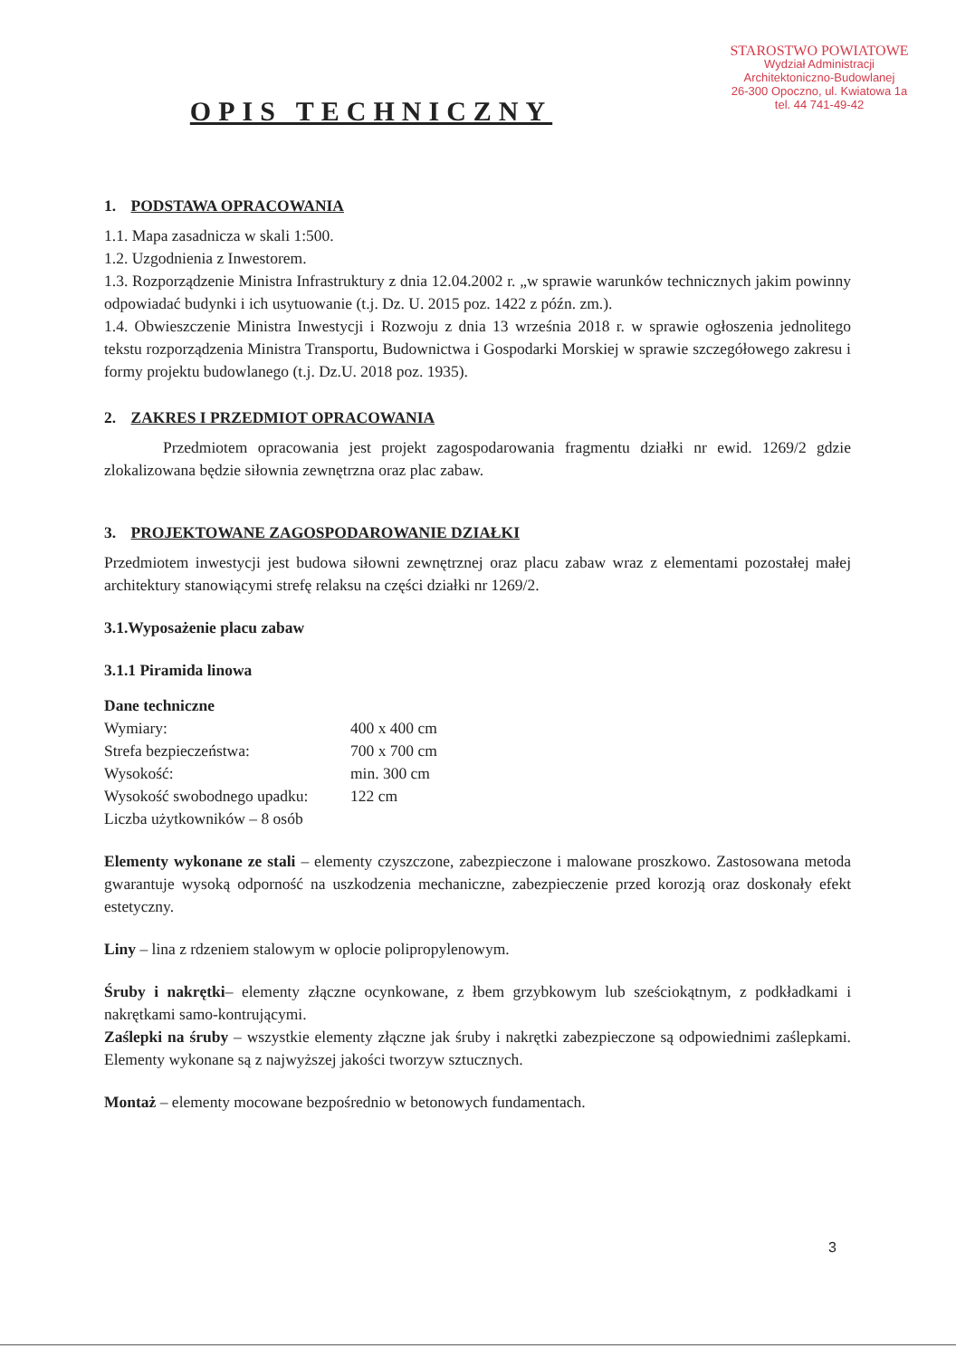STAROSTWO POWIATOWE
Wydział Administracji
Architektoniczno-Budowlanej
26-300 Opoczno, ul. Kwiatowa 1a
tel. 44 741-49-42
OPIS TECHNICZNY
1. PODSTAWA OPRACOWANIA
1.1. Mapa zasadnicza w skali 1:500.
1.2. Uzgodnienia z Inwestorem.
1.3. Rozporządzenie Ministra Infrastruktury z dnia 12.04.2002 r. „w sprawie warunków technicznych jakim powinny odpowiadać budynki i ich usytuowanie (t.j. Dz. U. 2015 poz. 1422 z późn. zm.).
1.4. Obwieszczenie Ministra Inwestycji i Rozwoju z dnia 13 września 2018 r. w sprawie ogłoszenia jednolitego tekstu rozporządzenia Ministra Transportu, Budownictwa i Gospodarki Morskiej w sprawie szczegółowego zakresu i formy projektu budowlanego (t.j. Dz.U. 2018 poz. 1935).
2. ZAKRES I PRZEDMIOT OPRACOWANIA
Przedmiotem opracowania jest projekt zagospodarowania fragmentu działki nr ewid. 1269/2 gdzie zlokalizowana będzie siłownia zewnętrzna oraz plac zabaw.
3. PROJEKTOWANE ZAGOSPODAROWANIE DZIAŁKI
Przedmiotem inwestycji jest budowa siłowni zewnętrznej oraz placu zabaw wraz z elementami pozostałej małej architektury stanowiącymi strefę relaksu na części działki nr 1269/2.
3.1.Wyposażenie placu zabaw
3.1.1 Piramida linowa
Dane techniczne
Wymiary: 400 x 400 cm
Strefa bezpieczeństwa: 700 x 700 cm
Wysokość: min. 300 cm
Wysokość swobodnego upadku: 122 cm
Liczba użytkowników – 8 osób
Elementy wykonane ze stali – elementy czyszczone, zabezpieczone i malowane proszkowo. Zastosowana metoda gwarantuje wysoką odporność na uszkodzenia mechaniczne, zabezpieczenie przed korozją oraz doskonały efekt estetyczny.
Liny – lina z rdzeniem stalowym w oplocie polipropylenowym.
Śruby i nakrętki– elementy złączne ocynkowane, z łbem grzybkowym lub sześciokątnym, z podkładkami i nakrętkami samo-kontrującymi.
Zaślepki na śruby – wszystkie elementy złączne jak śruby i nakrętki zabezpieczone są odpowiednimi zaślepkami. Elementy wykonane są z najwyższej jakości tworzyw sztucznych.
Montaż – elementy mocowane bezpośrednio w betonowych fundamentach.
3